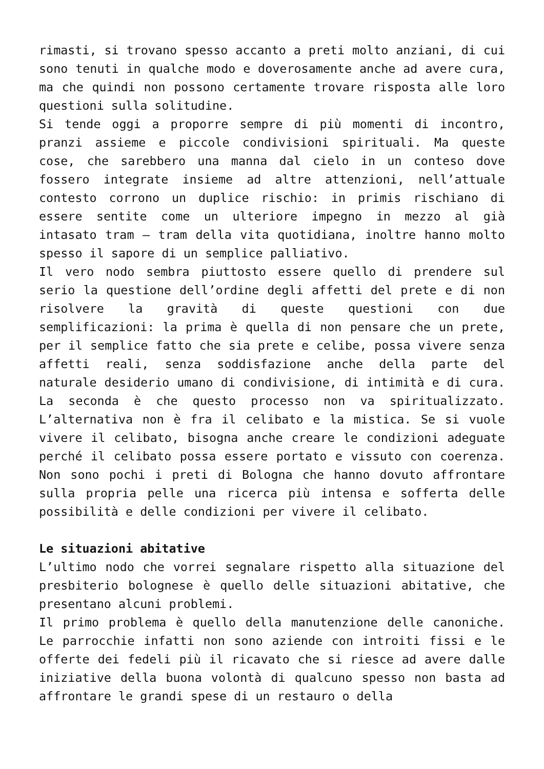rimasti, si trovano spesso accanto a preti molto anziani, di cui sono tenuti in qualche modo e doverosamente anche ad avere cura, ma che quindi non possono certamente trovare risposta alle loro questioni sulla solitudine.
Si tende oggi a proporre sempre di più momenti di incontro, pranzi assieme e piccole condivisioni spirituali. Ma queste cose, che sarebbero una manna dal cielo in un conteso dove fossero integrate insieme ad altre attenzioni, nell’attuale contesto corrono un duplice rischio: in primis rischiano di essere sentite come un ulteriore impegno in mezzo al già intasato tram – tram della vita quotidiana, inoltre hanno molto spesso il sapore di un semplice palliativo.
Il vero nodo sembra piuttosto essere quello di prendere sul serio la questione dell’ordine degli affetti del prete e di non risolvere la gravità di queste questioni con due semplificazioni: la prima è quella di non pensare che un prete, per il semplice fatto che sia prete e celibe, possa vivere senza affetti reali, senza soddisfazione anche della parte del naturale desiderio umano di condivisione, di intimità e di cura. La seconda è che questo processo non va spiritualizzato. L’alternativa non è fra il celibato e la mistica. Se si vuole vivere il celibato, bisogna anche creare le condizioni adeguate perché il celibato possa essere portato e vissuto con coerenza. Non sono pochi i preti di Bologna che hanno dovuto affrontare sulla propria pelle una ricerca più intensa e sofferta delle possibilità e delle condizioni per vivere il celibato.
Le situazioni abitative
L’ultimo nodo che vorrei segnalare rispetto alla situazione del presbiterio bolognese è quello delle situazioni abitative, che presentano alcuni problemi.
Il primo problema è quello della manutenzione delle canoniche. Le parrocchie infatti non sono aziende con introiti fissi e le offerte dei fedeli più il ricavato che si riesce ad avere dalle iniziative della buona volontà di qualcuno spesso non basta ad affrontare le grandi spese di un restauro o della